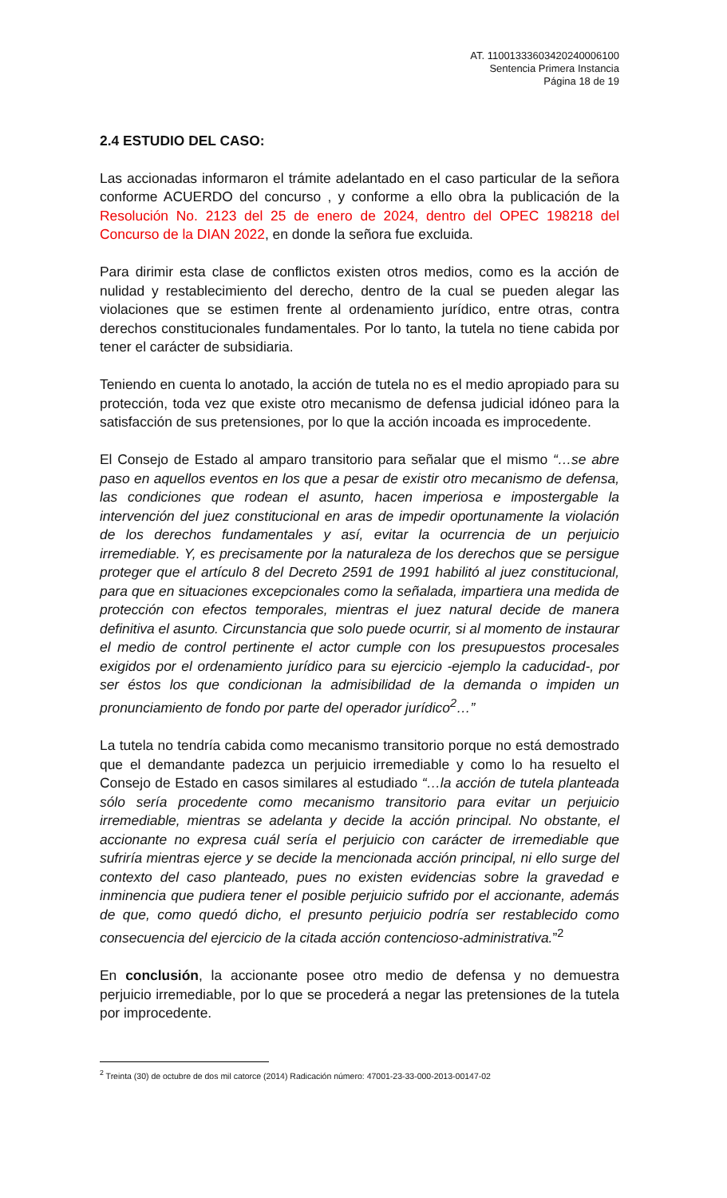AT. 11001333603420240006100
Sentencia Primera Instancia
Página 18 de 19
2.4 ESTUDIO DEL CASO:
Las accionadas informaron el trámite adelantado en el caso particular de la señora conforme ACUERDO del concurso , y conforme a ello obra la publicación de la Resolución No. 2123 del 25 de enero de 2024, dentro del OPEC 198218 del Concurso de la DIAN 2022, en donde la señora fue excluida.
Para dirimir esta clase de conflictos existen otros medios, como es la acción de nulidad y restablecimiento del derecho, dentro de la cual se pueden alegar las violaciones que se estimen frente al ordenamiento jurídico, entre otras, contra derechos constitucionales fundamentales. Por lo tanto, la tutela no tiene cabida por tener el carácter de subsidiaria.
Teniendo en cuenta lo anotado, la acción de tutela no es el medio apropiado para su protección, toda vez que existe otro mecanismo de defensa judicial idóneo para la satisfacción de sus pretensiones, por lo que la acción incoada es improcedente.
El Consejo de Estado al amparo transitorio para señalar que el mismo “…se abre paso en aquellos eventos en los que a pesar de existir otro mecanismo de defensa, las condiciones que rodean el asunto, hacen imperiosa e impostergable la intervención del juez constitucional en aras de impedir oportunamente la violación de los derechos fundamentales y así, evitar la ocurrencia de un perjuicio irremediable. Y, es precisamente por la naturaleza de los derechos que se persigue proteger que el artículo 8 del Decreto 2591 de 1991 habilitó al juez constitucional, para que en situaciones excepcionales como la señalada, impartiera una medida de protección con efectos temporales, mientras el juez natural decide de manera definitiva el asunto. Circunstancia que solo puede ocurrir, si al momento de instaurar el medio de control pertinente el actor cumple con los presupuestos procesales exigidos por el ordenamiento jurídico para su ejercicio -ejemplo la caducidad-, por ser éstos los que condicionan la admisibilidad de la demanda o impiden un pronunciamiento de fondo por parte del operador jurídico<sup>2</sup>…”
La tutela no tendría cabida como mecanismo transitorio porque no está demostrado que el demandante padezca un perjuicio irremediable y como lo ha resuelto el Consejo de Estado en casos similares al estudiado “…la acción de tutela planteada sólo sería procedente como mecanismo transitorio para evitar un perjuicio irremediable, mientras se adelanta y decide la acción principal. No obstante, el accionante no expresa cuál sería el perjuicio con carácter de irremediable que sufriría mientras ejerce y se decide la mencionada acción principal, ni ello surge del contexto del caso planteado, pues no existen evidencias sobre la gravedad e inminencia que pudiera tener el posible perjuicio sufrido por el accionante, además de que, como quedó dicho, el presunto perjuicio podría ser restablecido como consecuencia del ejercicio de la citada acción contencioso-administrativa.”<sup>2</sup>
En conclusión, la accionante posee otro medio de defensa y no demuestra perjuicio irremediable, por lo que se procederá a negar las pretensiones de la tutela por improcedente.
<sup>2</sup> Treinta (30) de octubre de dos mil catorce (2014) Radicación número: 47001-23-33-000-2013-00147-02